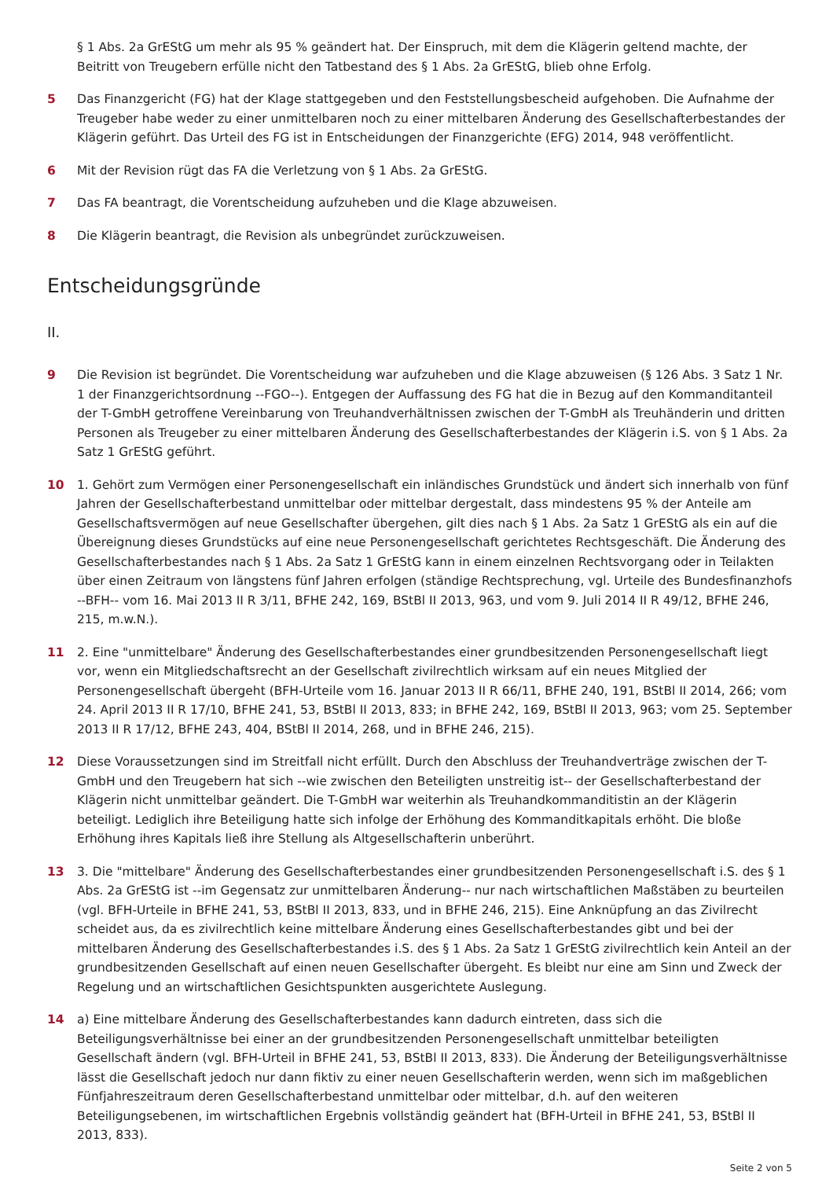§ 1 Abs. 2a GrEStG um mehr als 95 % geändert hat. Der Einspruch, mit dem die Klägerin geltend machte, der Beitritt von Treugebern erfülle nicht den Tatbestand des § 1 Abs. 2a GrEStG, blieb ohne Erfolg.
5 Das Finanzgericht (FG) hat der Klage stattgegeben und den Feststellungsbescheid aufgehoben. Die Aufnahme der Treugeber habe weder zu einer unmittelbaren noch zu einer mittelbaren Änderung des Gesellschafterbestandes der Klägerin geführt. Das Urteil des FG ist in Entscheidungen der Finanzgerichte (EFG) 2014, 948 veröffentlicht.
6 Mit der Revision rügt das FA die Verletzung von § 1 Abs. 2a GrEStG.
7 Das FA beantragt, die Vorentscheidung aufzuheben und die Klage abzuweisen.
8 Die Klägerin beantragt, die Revision als unbegründet zurückzuweisen.
Entscheidungsgründe
II.
9 Die Revision ist begründet. Die Vorentscheidung war aufzuheben und die Klage abzuweisen (§ 126 Abs. 3 Satz 1 Nr. 1 der Finanzgerichtsordnung --FGO--). Entgegen der Auffassung des FG hat die in Bezug auf den Kommanditanteil der T-GmbH getroffene Vereinbarung von Treuhandverhältnissen zwischen der T-GmbH als Treuhänderin und dritten Personen als Treugeber zu einer mittelbaren Änderung des Gesellschafterbestandes der Klägerin i.S. von § 1 Abs. 2a Satz 1 GrEStG geführt.
10 1. Gehört zum Vermögen einer Personengesellschaft ein inländisches Grundstück und ändert sich innerhalb von fünf Jahren der Gesellschafterbestand unmittelbar oder mittelbar dergestalt, dass mindestens 95 % der Anteile am Gesellschaftsvermögen auf neue Gesellschafter übergehen, gilt dies nach § 1 Abs. 2a Satz 1 GrEStG als ein auf die Übereignung dieses Grundstücks auf eine neue Personengesellschaft gerichtetes Rechtsgeschäft. Die Änderung des Gesellschafterbestandes nach § 1 Abs. 2a Satz 1 GrEStG kann in einem einzelnen Rechtsvorgang oder in Teilakten über einen Zeitraum von längstens fünf Jahren erfolgen (ständige Rechtsprechung, vgl. Urteile des Bundesfinanzhofs --BFH-- vom 16. Mai 2013 II R 3/11, BFHE 242, 169, BStBl II 2013, 963, und vom 9. Juli 2014 II R 49/12, BFHE 246, 215, m.w.N.).
11 2. Eine "unmittelbare" Änderung des Gesellschafterbestandes einer grundbesitzenden Personengesellschaft liegt vor, wenn ein Mitgliedschaftsrecht an der Gesellschaft zivilrechtlich wirksam auf ein neues Mitglied der Personengesellschaft übergeht (BFH-Urteile vom 16. Januar 2013 II R 66/11, BFHE 240, 191, BStBl II 2014, 266; vom 24. April 2013 II R 17/10, BFHE 241, 53, BStBl II 2013, 833; in BFHE 242, 169, BStBl II 2013, 963; vom 25. September 2013 II R 17/12, BFHE 243, 404, BStBl II 2014, 268, und in BFHE 246, 215).
12 Diese Voraussetzungen sind im Streitfall nicht erfüllt. Durch den Abschluss der Treuhandverträge zwischen der T-GmbH und den Treugebern hat sich --wie zwischen den Beteiligten unstreitig ist-- der Gesellschafterbestand der Klägerin nicht unmittelbar geändert. Die T-GmbH war weiterhin als Treuhandkommanditistin an der Klägerin beteiligt. Lediglich ihre Beteiligung hatte sich infolge der Erhöhung des Kommanditkapitals erhöht. Die bloße Erhöhung ihres Kapitals ließ ihre Stellung als Altgesellschafterin unberührt.
13 3. Die "mittelbare" Änderung des Gesellschafterbestandes einer grundbesitzenden Personengesellschaft i.S. des § 1 Abs. 2a GrEStG ist --im Gegensatz zur unmittelbaren Änderung-- nur nach wirtschaftlichen Maßstäben zu beurteilen (vgl. BFH-Urteile in BFHE 241, 53, BStBl II 2013, 833, und in BFHE 246, 215). Eine Anknüpfung an das Zivilrecht scheidet aus, da es zivilrechtlich keine mittelbare Änderung eines Gesellschafterbestandes gibt und bei der mittelbaren Änderung des Gesellschafterbestandes i.S. des § 1 Abs. 2a Satz 1 GrEStG zivilrechtlich kein Anteil an der grundbesitzenden Gesellschaft auf einen neuen Gesellschafter übergeht. Es bleibt nur eine am Sinn und Zweck der Regelung und an wirtschaftlichen Gesichtspunkten ausgerichtete Auslegung.
14 a) Eine mittelbare Änderung des Gesellschafterbestandes kann dadurch eintreten, dass sich die Beteiligungsverhältnisse bei einer an der grundbesitzenden Personengesellschaft unmittelbar beteiligten Gesellschaft ändern (vgl. BFH-Urteil in BFHE 241, 53, BStBl II 2013, 833). Die Änderung der Beteiligungsverhältnisse lässt die Gesellschaft jedoch nur dann fiktiv zu einer neuen Gesellschafterin werden, wenn sich im maßgeblichen Fünfjahreszeitraum deren Gesellschafterbestand unmittelbar oder mittelbar, d.h. auf den weiteren Beteiligungsebenen, im wirtschaftlichen Ergebnis vollständig geändert hat (BFH-Urteil in BFHE 241, 53, BStBl II 2013, 833).
Seite 2 von 5